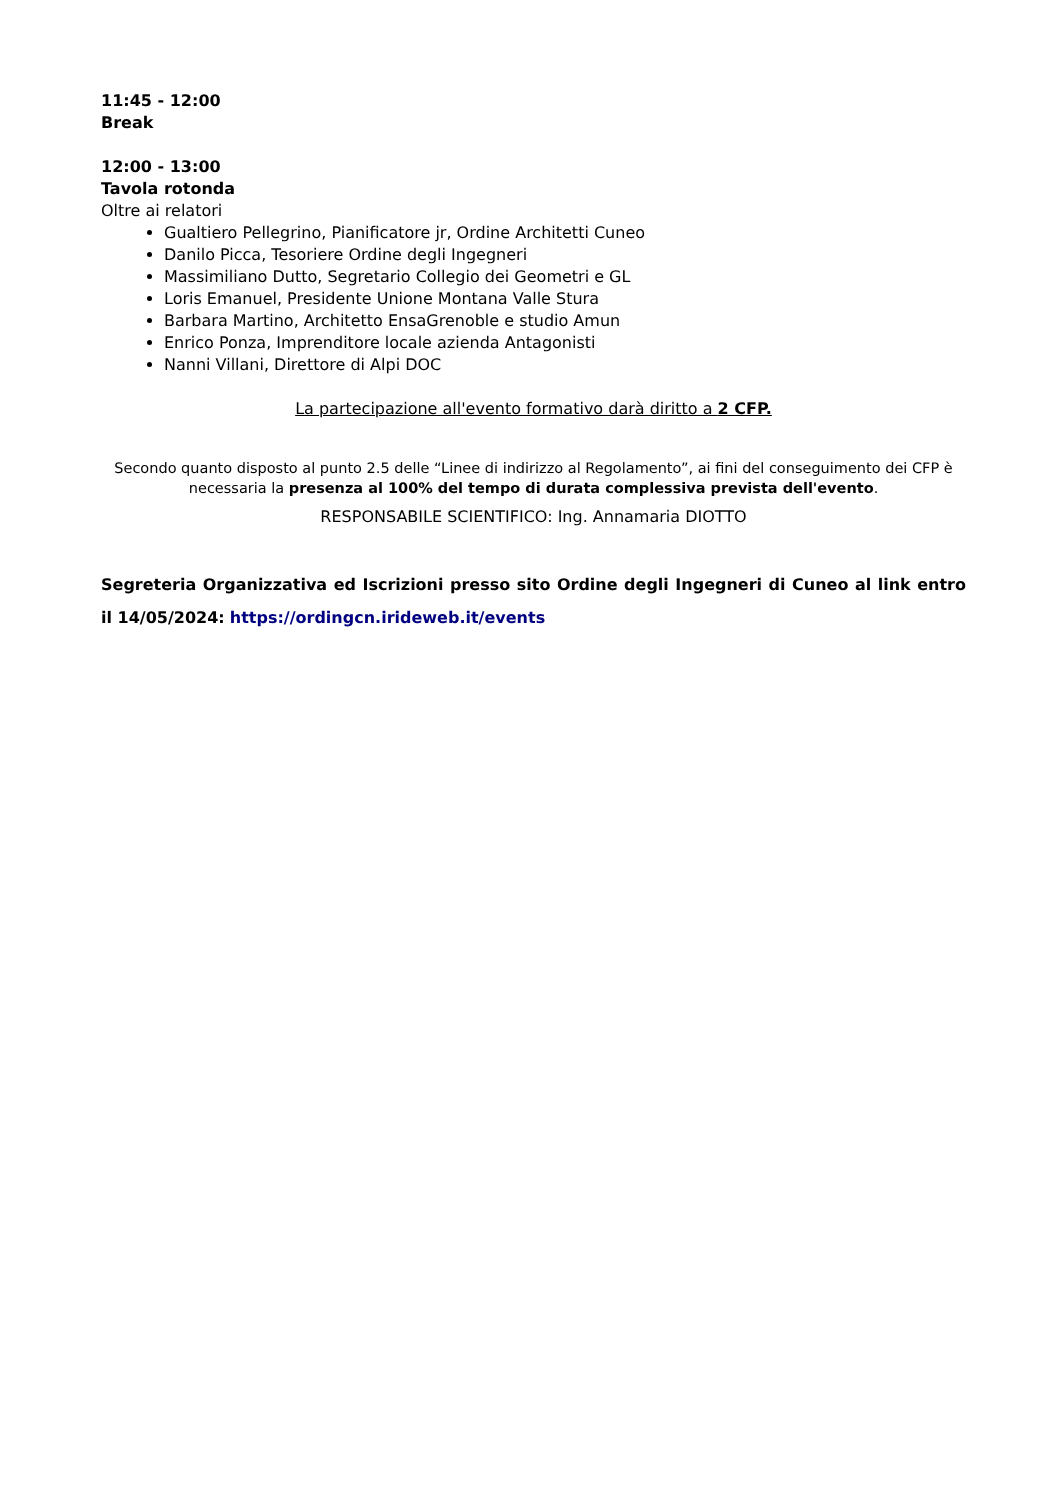11:45 - 12:00
Break
12:00 - 13:00
Tavola rotonda
Oltre ai relatori
Gualtiero Pellegrino, Pianificatore jr, Ordine Architetti Cuneo
Danilo Picca, Tesoriere Ordine degli Ingegneri
Massimiliano Dutto, Segretario Collegio dei Geometri e GL
Loris Emanuel, Presidente Unione Montana Valle Stura
Barbara Martino, Architetto EnsaGrenoble e studio Amun
Enrico Ponza, Imprenditore locale azienda Antagonisti
Nanni Villani, Direttore di Alpi DOC
La partecipazione all'evento formativo darà diritto a 2 CFP.
Secondo quanto disposto al punto 2.5 delle “Linee di indirizzo al Regolamento”, ai fini del conseguimento dei CFP è necessaria la presenza al 100% del tempo di durata complessiva prevista dell'evento.
RESPONSABILE SCIENTIFICO: Ing. Annamaria DIOTTO
Segreteria Organizzativa ed Iscrizioni presso sito Ordine degli Ingegneri di Cuneo al link entro il 14/05/2024: https://ordingcn.irideweb.it/events